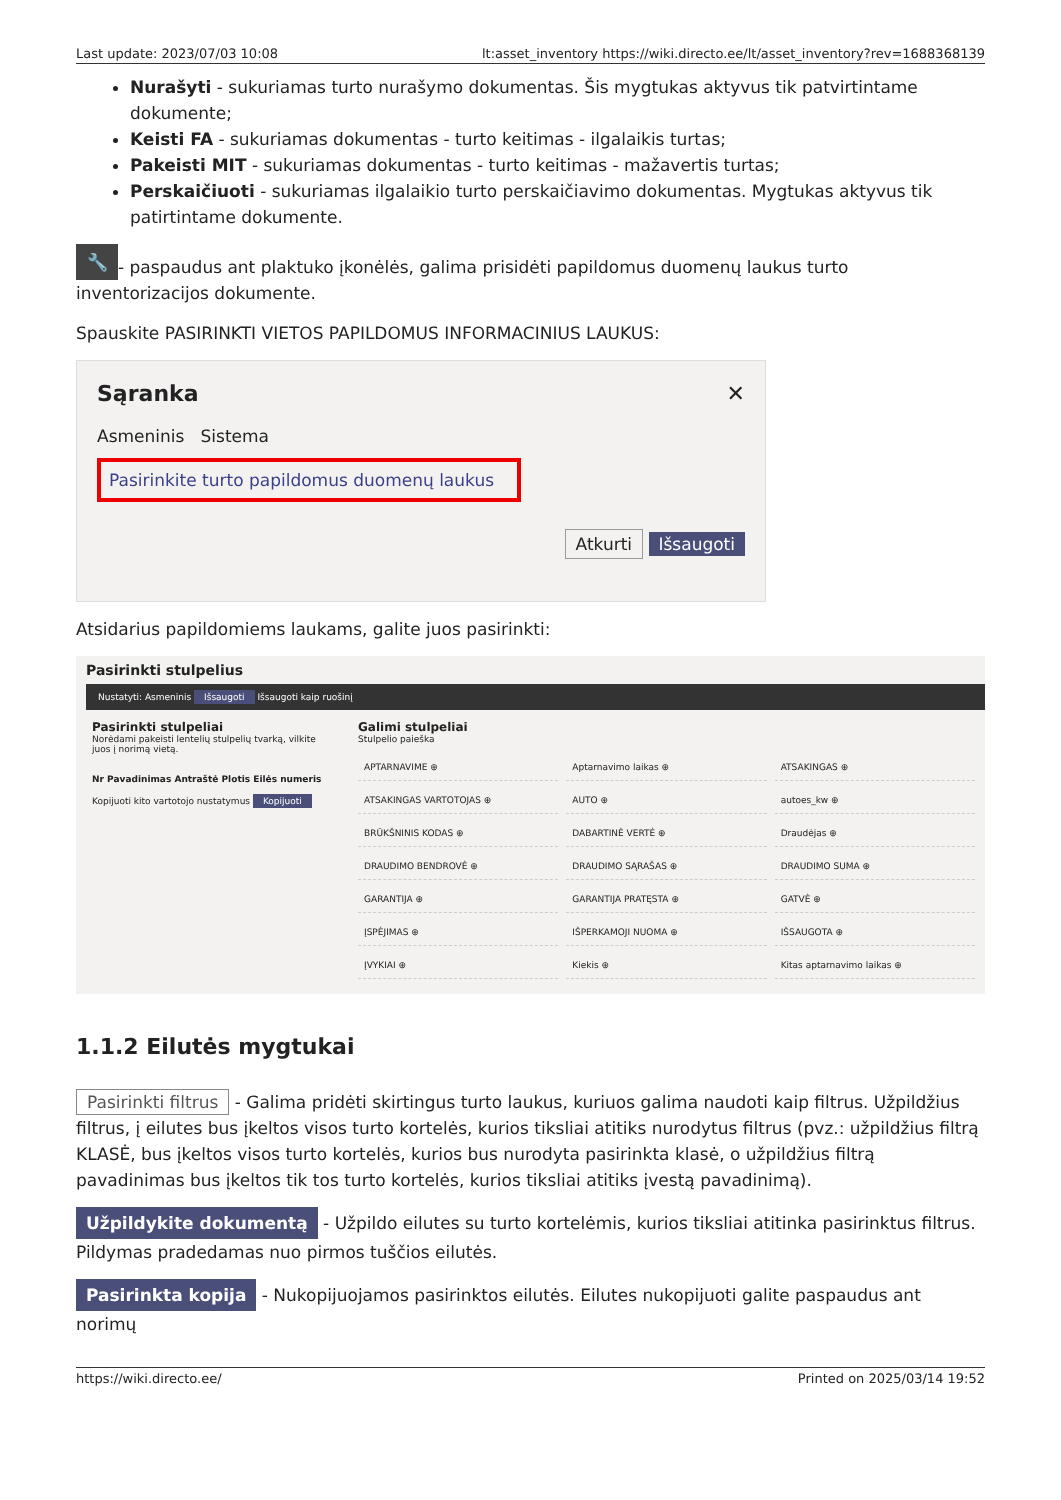Last update: 2023/07/03 10:08 lt:asset_inventory https://wiki.directo.ee/lt/asset_inventory?rev=1688368139
Nurašyti - sukuriamas turto nurašymo dokumentas. Šis mygtukas aktyvus tik patvirtintame dokumente;
Keisti FA - sukuriamas dokumentas - turto keitimas - ilgalaikis turtas;
Pakeisti MIT - sukuriamas dokumentas - turto keitimas - mažavertis turtas;
Perskaičiuoti - sukuriamas ilgalaikio turto perskaičiavimo dokumentas. Mygtukas aktyvus tik patirtintame dokumente.
🔧 - paspaudus ant plaktuko įkonėlės, galima prisidėti papildomus duomenų laukus turto inventorizacijos dokumente.
Spauskite PASIRINKTI VIETOS PAPILDOMUS INFORMACINIUS LAUKUS:
Sąranka ✕
Asmeninis Sistema
Pasirinkite turto papildomus duomenų laukus
Atkurti Išsaugoti
Atsidarius papildomiems laukams, galite juos pasirinkti:
Pasirinkti stulpelius
Nustatyti: Asmeninis Išsaugoti Išsaugoti kaip ruošinį
Pasirinkti stulpeliai
Norėdami pakeisti lentelių stulpelių tvarką, vilkite juos į norimą vietą.
Nr Pavadinimas Antraštė Plotis Eilės numeris
Kopijuoti kito vartotojo nustatymus Kopijuoti
Galimi stulpeliai
Stulpelio paieška
APTARNAVIME ⊕
Aptarnavimo laikas ⊕
ATSAKINGAS ⊕
ATSAKINGAS VARTOTOJAS ⊕
AUTO ⊕
autoes_kw ⊕
BRŪKŠNINIS KODAS ⊕
DABARTINĖ VERTĖ ⊕
Draudėjas ⊕
DRAUDIMO BENDROVĖ ⊕
DRAUDIMO SĄRAŠAS ⊕
DRAUDIMO SUMA ⊕
GARANTIJA ⊕
GARANTIJA PRATĘSTA ⊕
GATVĖ ⊕
ĮSPĖJIMAS ⊕
IŠPERKAMOJI NUOMA ⊕
IŠSAUGOTA ⊕
ĮVYKIAI ⊕
Kiekis ⊕
Kitas aptarnavimo laikas ⊕
1.1.2 Eilutės mygtukai
Pasirinkti filtrus - Galima pridėti skirtingus turto laukus, kuriuos galima naudoti kaip filtrus. Užpildžius filtrus, į eilutes bus įkeltos visos turto kortelės, kurios tiksliai atitiks nurodytus filtrus (pvz.: užpildžius filtrą KLASĖ, bus įkeltos visos turto kortelės, kurios bus nurodyta pasirinkta klasė, o užpildžius filtrą pavadinimas bus įkeltos tik tos turto kortelės, kurios tiksliai atitiks įvestą pavadinimą).
Užpildykite dokumentą - Užpildo eilutes su turto kortelėmis, kurios tiksliai atitinka pasirinktus filtrus. Pildymas pradedamas nuo pirmos tuščios eilutės.
Pasirinkta kopija - Nukopijuojamos pasirinktos eilutės. Eilutes nukopijuoti galite paspaudus ant norimų
https://wiki.directo.ee/ Printed on 2025/03/14 19:52